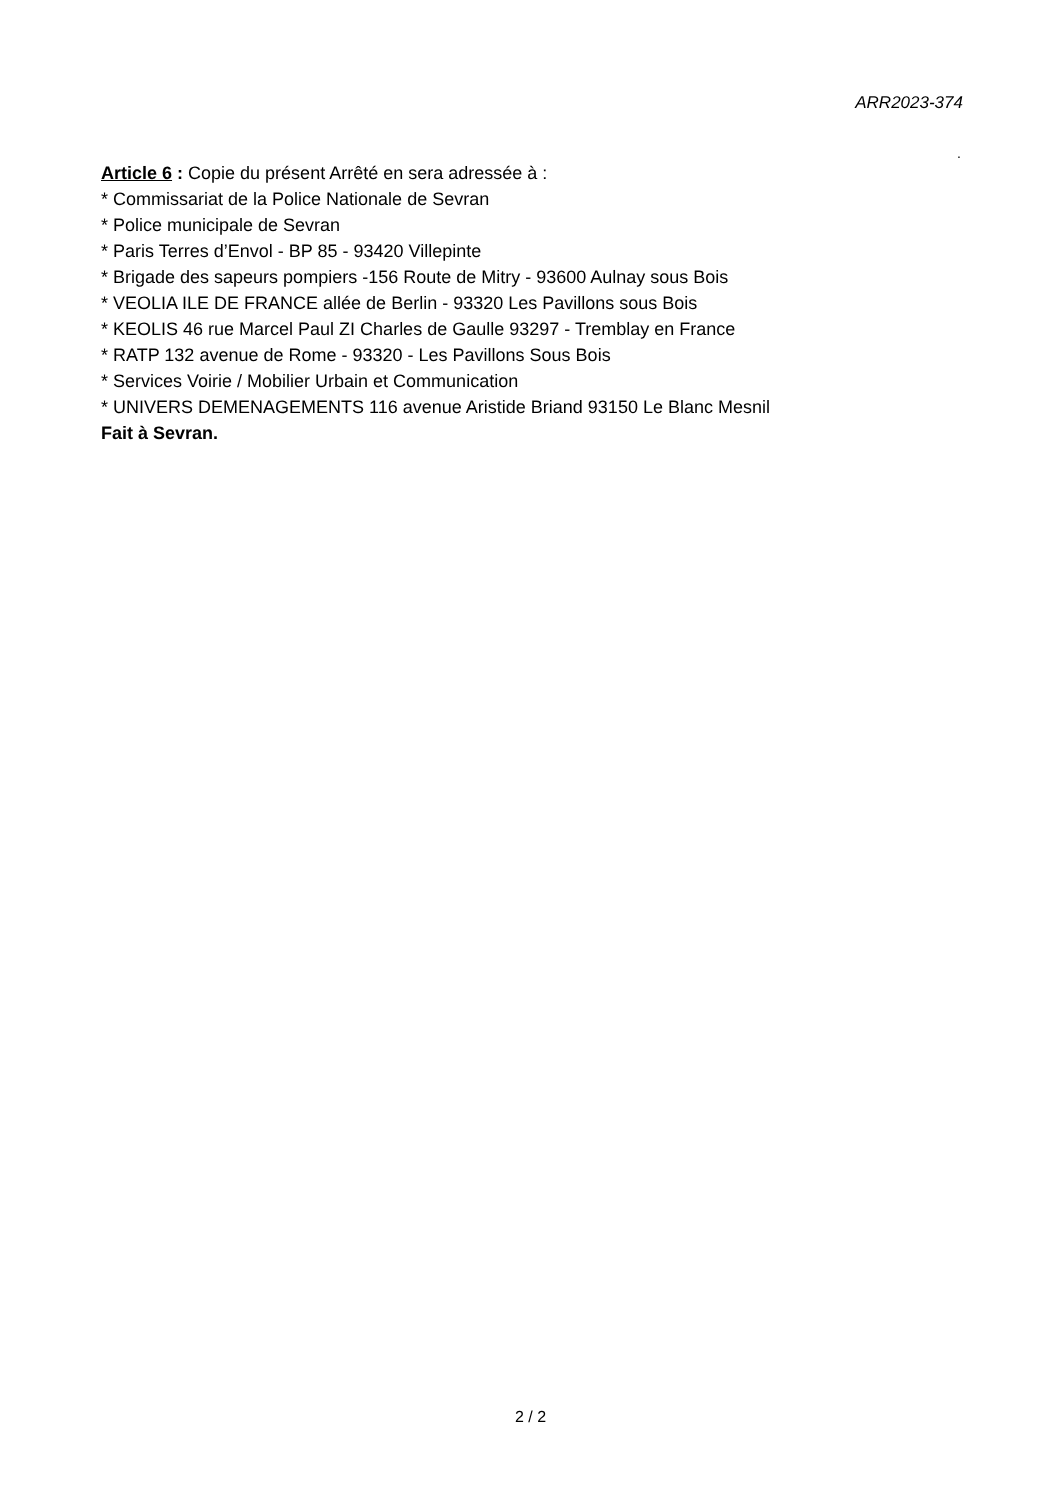ARR2023-374
.
Article 6 : Copie du présent Arrêté en sera adressée à :
* Commissariat de la Police Nationale de Sevran
* Police municipale de Sevran
* Paris Terres d’Envol - BP 85 - 93420 Villepinte
* Brigade des sapeurs pompiers -156 Route de Mitry - 93600 Aulnay sous Bois
* VEOLIA ILE DE FRANCE allée de Berlin - 93320 Les Pavillons sous Bois
* KEOLIS 46 rue Marcel Paul ZI Charles de Gaulle 93297 - Tremblay en France
* RATP 132 avenue de Rome - 93320 - Les Pavillons Sous Bois
* Services Voirie / Mobilier Urbain et Communication
* UNIVERS DEMENAGEMENTS 116 avenue Aristide Briand 93150 Le Blanc Mesnil
Fait à Sevran.
2 / 2